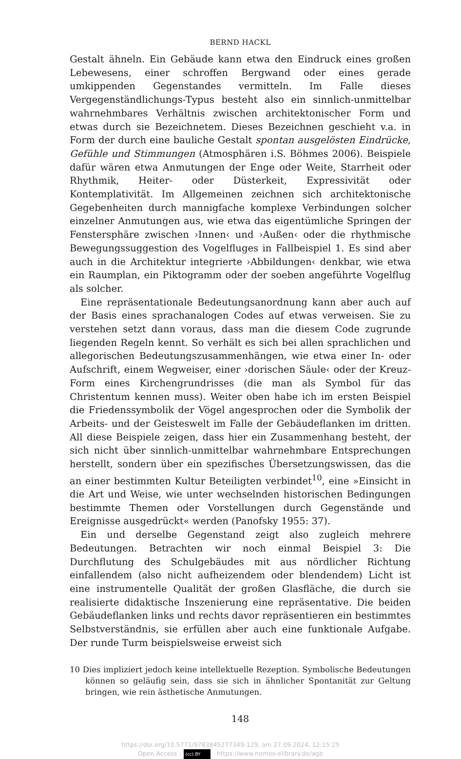BERND HACKL
Gestalt ähneln. Ein Gebäude kann etwa den Eindruck eines großen Lebewesens, einer schroffen Bergwand oder eines gerade umkippenden Gegenstandes vermitteln. Im Falle dieses Vergegenständlichungs-Typus besteht also ein sinnlich-unmittelbar wahrnehmbares Verhältnis zwischen architektonischer Form und etwas durch sie Bezeichnetem. Dieses Bezeichnen geschieht v.a. in Form der durch eine bauliche Gestalt spontan ausgelösten Eindrücke, Gefühle und Stimmungen (Atmosphären i.S. Böhmes 2006). Beispiele dafür wären etwa Anmutungen der Enge oder Weite, Starrheit oder Rhythmik, Heiter- oder Düsterkeit, Expressivität oder Kontemplativität. Im Allgemeinen zeichnen sich architektonische Gegebenheiten durch mannigfache komplexe Verbindungen solcher einzelner Anmutungen aus, wie etwa das eigentümliche Springen der Fenstersphäre zwischen ›Innen‹ und ›Außen‹ oder die rhythmische Bewegungssuggestion des Vogelfluges in Fallbeispiel 1. Es sind aber auch in die Architektur integrierte ›Abbildungen‹ denkbar, wie etwa ein Raumplan, ein Piktogramm oder der soeben angeführte Vogelflug als solcher.
Eine repräsentationale Bedeutungsanordnung kann aber auch auf der Basis eines sprachanalogen Codes auf etwas verweisen. Sie zu verstehen setzt dann voraus, dass man die diesem Code zugrunde liegenden Regeln kennt. So verhält es sich bei allen sprachlichen und allegorischen Bedeutungszusammenhängen, wie etwa einer In- oder Aufschrift, einem Wegweiser, einer ›dorischen Säule‹ oder der Kreuz-Form eines Kirchengrundrisses (die man als Symbol für das Christentum kennen muss). Weiter oben habe ich im ersten Beispiel die Friedenssymbolik der Vögel angesprochen oder die Symbolik der Arbeits- und der Geisteswelt im Falle der Gebäudeflanken im dritten. All diese Beispiele zeigen, dass hier ein Zusammenhang besteht, der sich nicht über sinnlich-unmittelbar wahrnehmbare Entsprechungen herstellt, sondern über ein spezifisches Übersetzungswissen, das die an einer bestimmten Kultur Beteiligten verbindet<sup>10</sup>, eine »Einsicht in die Art und Weise, wie unter wechselnden historischen Bedingungen bestimmte Themen oder Vorstellungen durch Gegenstände und Ereignisse ausgedrückt« werden (Panofsky 1955: 37).
Ein und derselbe Gegenstand zeigt also zugleich mehrere Bedeutungen. Betrachten wir noch einmal Beispiel 3: Die Durchflutung des Schulgebäudes mit aus nördlicher Richtung einfallendem (also nicht aufheizendem oder blendendem) Licht ist eine instrumentelle Qualität der großen Glasfläche, die durch sie realisierte didaktische Inszenierung eine repräsentative. Die beiden Gebäudeflanken links und rechts davor repräsentieren ein bestimmtes Selbstverständnis, sie erfüllen aber auch eine funktionale Aufgabe. Der runde Turm beispielsweise erweist sich
10 Dies impliziert jedoch keine intellektuelle Rezeption. Symbolische Bedeutungen können so geläufig sein, dass sie sich in ähnlicher Spontanität zur Geltung bringen, wie rein ästhetische Anmutungen.
148
https://doi.org/10.5771/9783845277349-129, am 27.09.2024, 12:15:25
Open Access – (cc) BY - https://www.nomos-elibrary.de/agb